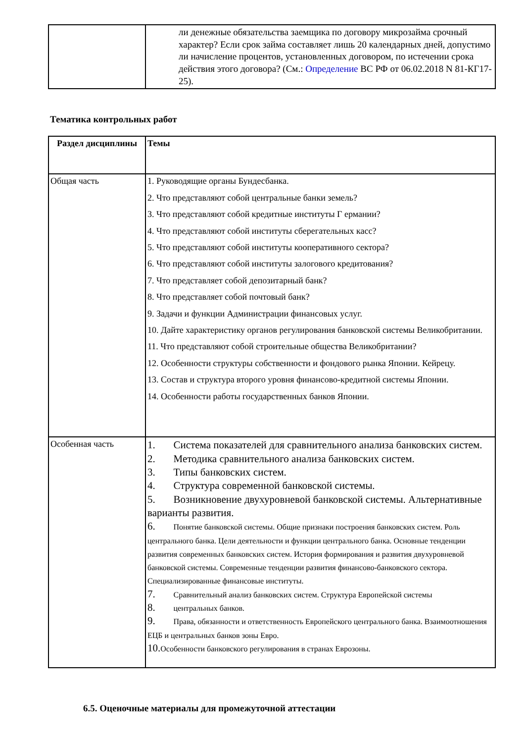| | ли денежные обязательства заемщика по договору микрозайма срочный характер? Если срок займа составляет лишь 20 календарных дней, допустимо ли начисление процентов, установленных договором, по истечении срока действия этого договора? (См.: Определение ВС РФ от 06.02.2018 N 81-КГ17-25). |
Тематика контрольных работ
| Раздел дисциплины | Темы |
| --- | --- |
| Общая часть | 1. Руководящие органы Бундесбанка. 2. Что представляют собой центральные банки земель? 3. Что представляют собой кредитные институты Г ермании? 4. Что представляют собой институты сберегательных касс? 5. Что представляют собой институты кооперативного сектора? 6. Что представляют собой институты залогового кредитования? 7. Что представляет собой депозитарный банк? 8. Что представляет собой почтовый банк? 9. Задачи и функции Администрации финансовых услуг. 10. Дайте характеристику органов регулирования банковской системы Великобритании. 11. Что представляют собой строительные общества Великобритании? 12. Особенности структуры собственности и фондового рынка Японии. Кейрецу. 13. Состав и структура второго уровня финансово-кредитной системы Японии. 14. Особенности работы государственных банков Японии. |
| Особенная часть | 1. Система показателей для сравнительного анализа банковских систем. 2. Методика сравнительного анализа банковских систем. 3. Типы банковских систем. 4. Структура современной банковской системы. 5. Возникновение двухуровневой банковской системы. Альтернативные варианты развития. 6. Понятие банковской системы. Общие признаки построения банковских систем. Роль центрального банка. Цели деятельности и функции центрального банка. Основные тенденции развития современных банковских систем. История формирования и развития двухуровневой банковской системы. Современные тенденции развития финансово-банковского сектора. Специализированные финансовые институты. 7. Сравнительный анализ банковских систем. Структура Европейской системы 8. центральных банков. 9. Права, обязанности и ответственность Европейского центрального банка. Взаимоотношения ЕЦБ и центральных банков зоны Евро. 10. Особенности банковского регулирования в странах Еврозоны. |
6.5. Оценочные материалы для промежуточной аттестации